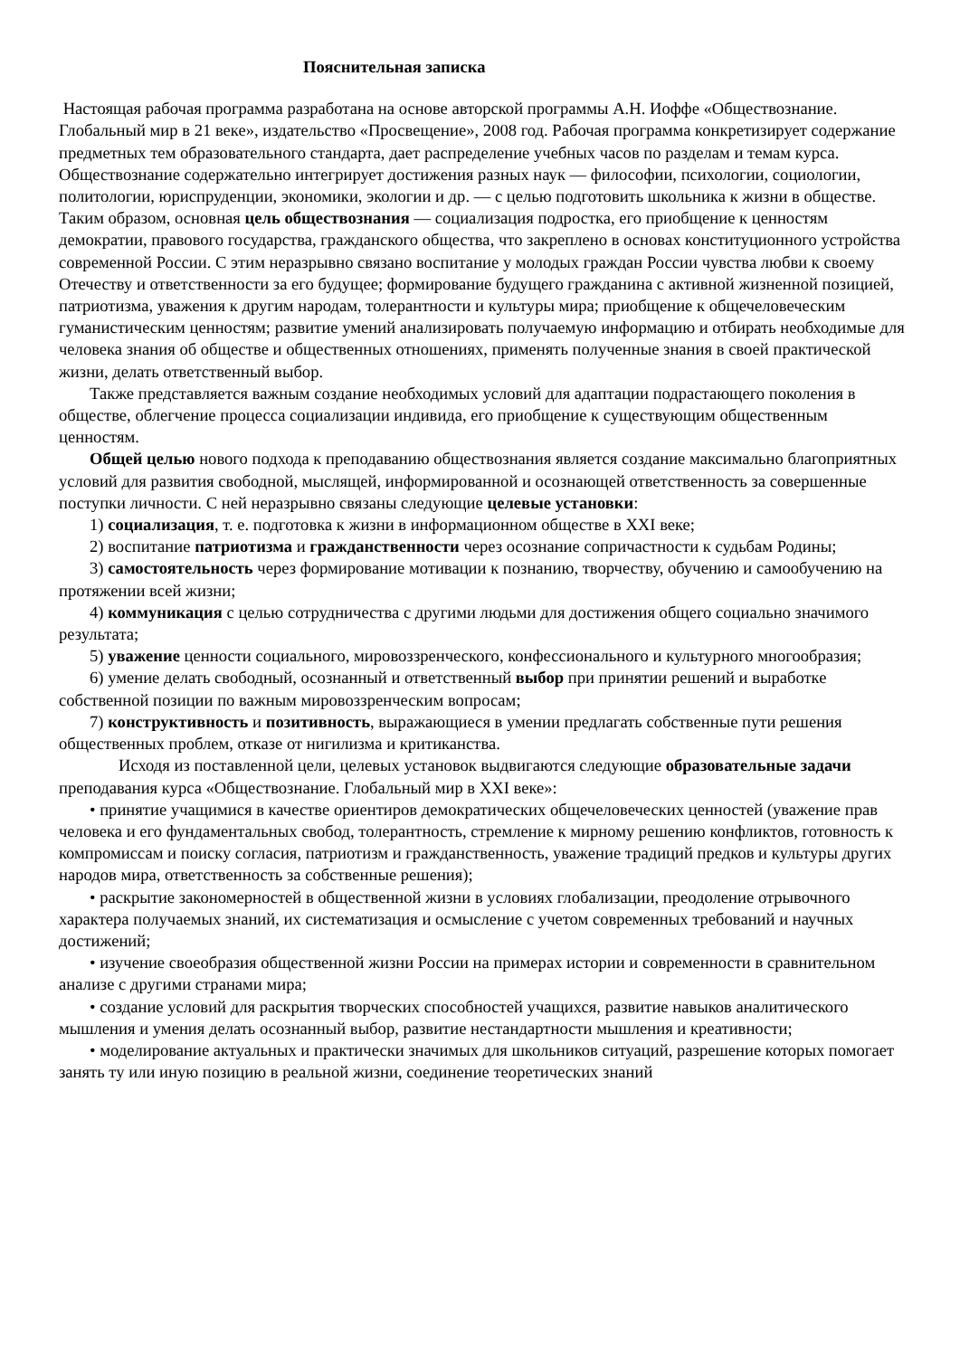Пояснительная записка
Настоящая рабочая программа разработана на основе авторской программы А.Н. Иоффе «Обществознание. Глобальный мир в 21 веке», издательство «Просвещение», 2008 год. Рабочая программа конкретизирует содержание предметных тем образовательного стандарта, дает распределение учебных часов по разделам и темам курса.
Обществознание содержательно интегрирует достижения разных наук — философии, психологии, социологии, политологии, юриспруденции, экономики, экологии и др. — с целью подготовить школьника к жизни в обществе. Таким образом, основная цель обществознания — социализация подростка, его приобщение к ценностям демократии, правового государства, гражданского общества, что закреплено в основах конституционного устройства современной России. С этим неразрывно связано воспитание у молодых граждан России чувства любви к своему Отечеству и ответственности за его будущее; формирование будущего гражданина с активной жизненной позицией, патриотизма, уважения к другим народам, толерантности и культуры мира; приобщение к общечеловеческим гуманистическим ценностям; развитие умений анализировать получаемую информацию и отбирать необходимые для человека знания об обществе и общественных отношениях, применять полученные знания в своей практической жизни, делать ответственный выбор.
Также представляется важным создание необходимых условий для адаптации подрастающего поколения в обществе, облегчение процесса социализации индивида, его приобщение к существующим общественным ценностям.
Общей целью нового подхода к преподаванию обществознания является создание максимально благоприятных условий для развития свободной, мыслящей, информированной и осознающей ответственность за совершенные поступки личности. С ней неразрывно связаны следующие целевые установки:
1) социализация, т. е. подготовка к жизни в информационном обществе в XXI веке;
2) воспитание патриотизма и гражданственности через осознание сопричастности к судьбам Родины;
3) самостоятельность через формирование мотивации к познанию, творчеству, обучению и самообучению на протяжении всей жизни;
4) коммуникация с целью сотрудничества с другими людьми для достижения общего социально значимого результата;
5) уважение ценности социального, мировоззренческого, конфессионального и культурного многообразия;
6) умение делать свободный, осознанный и ответственный выбор при принятии решений и выработке собственной позиции по важным мировоззренческим вопросам;
7) конструктивность и позитивность, выражающиеся в умении предлагать собственные пути решения общественных проблем, отказе от нигилизма и критиканства.
Исходя из поставленной цели, целевых установок выдвигаются следующие образовательные задачи преподавания курса «Обществознание. Глобальный мир в XXI веке»:
• принятие учащимися в качестве ориентиров демократических общечеловеческих ценностей (уважение прав человека и его фундаментальных свобод, толерантность, стремление к мирному решению конфликтов, готовность к компромиссам и поиску согласия, патриотизм и гражданственность, уважение традиций предков и культуры других народов мира, ответственность за собственные решения);
• раскрытие закономерностей в общественной жизни в условиях глобализации, преодоление отрывочного характера получаемых знаний, их систематизация и осмысление с учетом современных требований и научных достижений;
• изучение своеобразия общественной жизни России на примерах истории и современности в сравнительном анализе с другими странами мира;
• создание условий для раскрытия творческих способностей учащихся, развитие навыков аналитического мышления и умения делать осознанный выбор, развитие нестандартности мышления и креативности;
• моделирование актуальных и практически значимых для школьников ситуаций, разрешение которых помогает занять ту или иную позицию в реальной жизни, соединение теоретических знаний